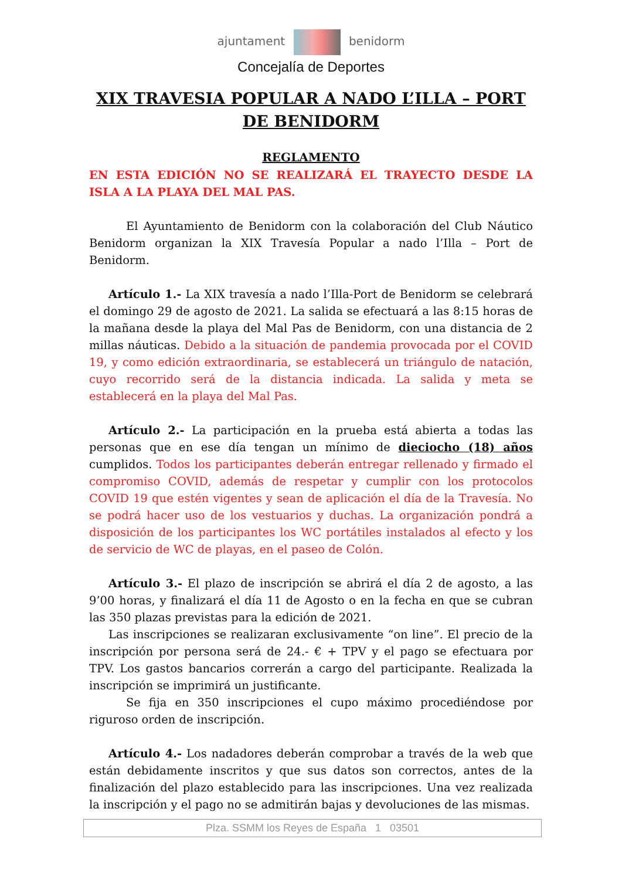ajuntament benidorm
Concejalía de Deportes
XIX TRAVESIA POPULAR A NADO L’ILLA – PORT DE BENIDORM
REGLAMENTO
EN ESTA EDICIÓN NO SE REALIZARÁ EL TRAYECTO DESDE LA ISLA A LA PLAYA DEL MAL PAS.
El Ayuntamiento de Benidorm con la colaboración del Club Náutico Benidorm organizan la XIX Travesía Popular a nado l’Illa – Port de Benidorm.
Artículo 1.- La XIX travesía a nado l’Illa-Port de Benidorm se celebrará el domingo 29 de agosto de 2021. La salida se efectuará a las 8:15 horas de la mañana desde la playa del Mal Pas de Benidorm, con una distancia de 2 millas náuticas. Debido a la situación de pandemia provocada por el COVID 19, y como edición extraordinaria, se establecerá un triángulo de natación, cuyo recorrido será de la distancia indicada. La salida y meta se establecerá en la playa del Mal Pas.
Artículo 2.- La participación en la prueba está abierta a todas las personas que en ese día tengan un mínimo de dieciocho (18) años cumplidos. Todos los participantes deberán entregar rellenado y firmado el compromiso COVID, además de respetar y cumplir con los protocolos COVID 19 que estén vigentes y sean de aplicación el día de la Travesía. No se podrá hacer uso de los vestuarios y duchas. La organización pondrá a disposición de los participantes los WC portátiles instalados al efecto y los de servicio de WC de playas, en el paseo de Colón.
Artículo 3.- El plazo de inscripción se abrirá el día 2 de agosto, a las 9’00 horas, y finalizará el día 11 de Agosto o en la fecha en que se cubran las 350 plazas previstas para la edición de 2021.
Las inscripciones se realizaran exclusivamente “on line”. El precio de la inscripción por persona será de 24.- € + TPV y el pago se efectuara por TPV. Los gastos bancarios correrán a cargo del participante. Realizada la inscripción se imprimirá un justificante.
Se fija en 350 inscripciones el cupo máximo procediéndose por riguroso orden de inscripción.
Artículo 4.- Los nadadores deberán comprobar a través de la web que están debidamente inscritos y que sus datos son correctos, antes de la finalización del plazo establecido para las inscripciones. Una vez realizada la inscripción y el pago no se admitirán bajas y devoluciones de las mismas.
Plza. SSMM los Reyes de España 1 03501